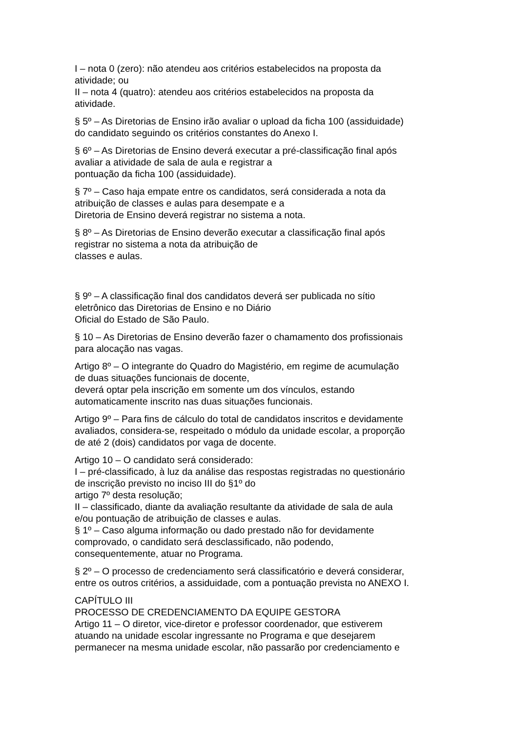I – nota 0 (zero): não atendeu aos critérios estabelecidos na proposta da
atividade; ou
II – nota 4 (quatro): atendeu aos critérios estabelecidos na proposta da
atividade.
§ 5º – As Diretorias de Ensino irão avaliar o upload da ficha 100 (assiduidade)
do candidato seguindo os critérios constantes do Anexo I.
§ 6º – As Diretorias de Ensino deverá executar a pré-classificação final após
avaliar a atividade de sala de aula e registrar a
pontuação da ficha 100 (assiduidade).
§ 7º – Caso haja empate entre os candidatos, será considerada a nota da
atribuição de classes e aulas para desempate e a
Diretoria de Ensino deverá registrar no sistema a nota.
§ 8º – As Diretorias de Ensino deverão executar a classificação final após
registrar no sistema a nota da atribuição de
classes e aulas.
§ 9º – A classificação final dos candidatos deverá ser publicada no sítio
eletrônico das Diretorias de Ensino e no Diário
Oficial do Estado de São Paulo.
§ 10 – As Diretorias de Ensino deverão fazer o chamamento dos profissionais
para alocação nas vagas.
Artigo 8º – O integrante do Quadro do Magistério, em regime de acumulação
de duas situações funcionais de docente,
deverá optar pela inscrição em somente um dos vínculos, estando
automaticamente inscrito nas duas situações funcionais.
Artigo 9º – Para fins de cálculo do total de candidatos inscritos e devidamente
avaliados, considera-se, respeitado o módulo da unidade escolar, a proporção
de até 2 (dois) candidatos por vaga de docente.
Artigo 10 – O candidato será considerado:
I – pré-classificado, à luz da análise das respostas registradas no questionário
de inscrição previsto no inciso III do §1º do
artigo 7º desta resolução;
II – classificado, diante da avaliação resultante da atividade de sala de aula
e/ou pontuação de atribuição de classes e aulas.
§ 1º – Caso alguma informação ou dado prestado não for devidamente
comprovado, o candidato será desclassificado, não podendo,
consequentemente, atuar no Programa.
§ 2º – O processo de credenciamento será classificatório e deverá considerar,
entre os outros critérios, a assiduidade, com a pontuação prevista no ANEXO I.
CAPÍTULO III
PROCESSO DE CREDENCIAMENTO DA EQUIPE GESTORA
Artigo 11 – O diretor, vice-diretor e professor coordenador, que estiverem
atuando na unidade escolar ingressante no Programa e que desejarem
permanecer na mesma unidade escolar, não passarão por credenciamento e